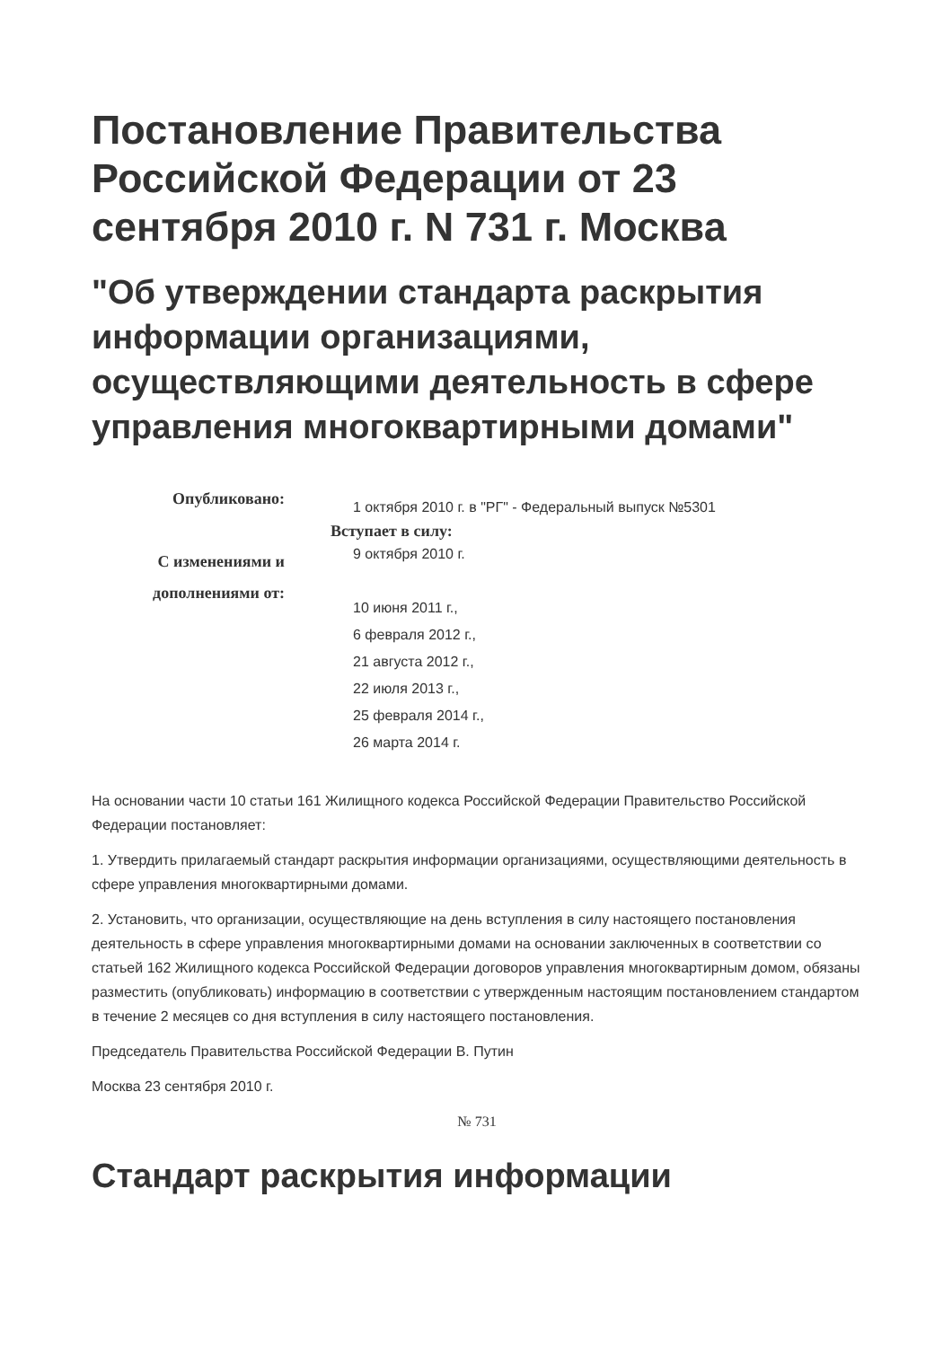Постановление Правительства Российской Федерации от 23 сентября 2010 г. N 731 г. Москва
"Об утверждении стандарта раскрытия информации организациями, осуществляющими деятельность в сфере управления многоквартирными домами"
Опубликовано:
С изменениями и
дополнениями от:
1 октября 2010 г. в "РГ" - Федеральный выпуск №5301
Вступает в силу:
9 октября 2010 г.
10 июня 2011 г.,
6 февраля 2012 г.,
21 августа 2012 г.,
22 июля 2013 г.,
25 февраля 2014 г.,
26 марта 2014 г.
На основании части 10 статьи 161 Жилищного кодекса Российской Федерации Правительство Российской Федерации постановляет:
1. Утвердить прилагаемый стандарт раскрытия информации организациями, осуществляющими деятельность в сфере управления многоквартирными домами.
2. Установить, что организации, осуществляющие на день вступления в силу настоящего постановления деятельность в сфере управления многоквартирными домами на основании заключенных в соответствии со статьей 162 Жилищного кодекса Российской Федерации договоров управления многоквартирным домом, обязаны разместить (опубликовать) информацию в соответствии с утвержденным настоящим постановлением стандартом в течение 2 месяцев со дня вступления в силу настоящего постановления.
Председатель Правительства Российской Федерации В. Путин
Москва 23 сентября 2010 г.
№ 731
Стандарт раскрытия информации